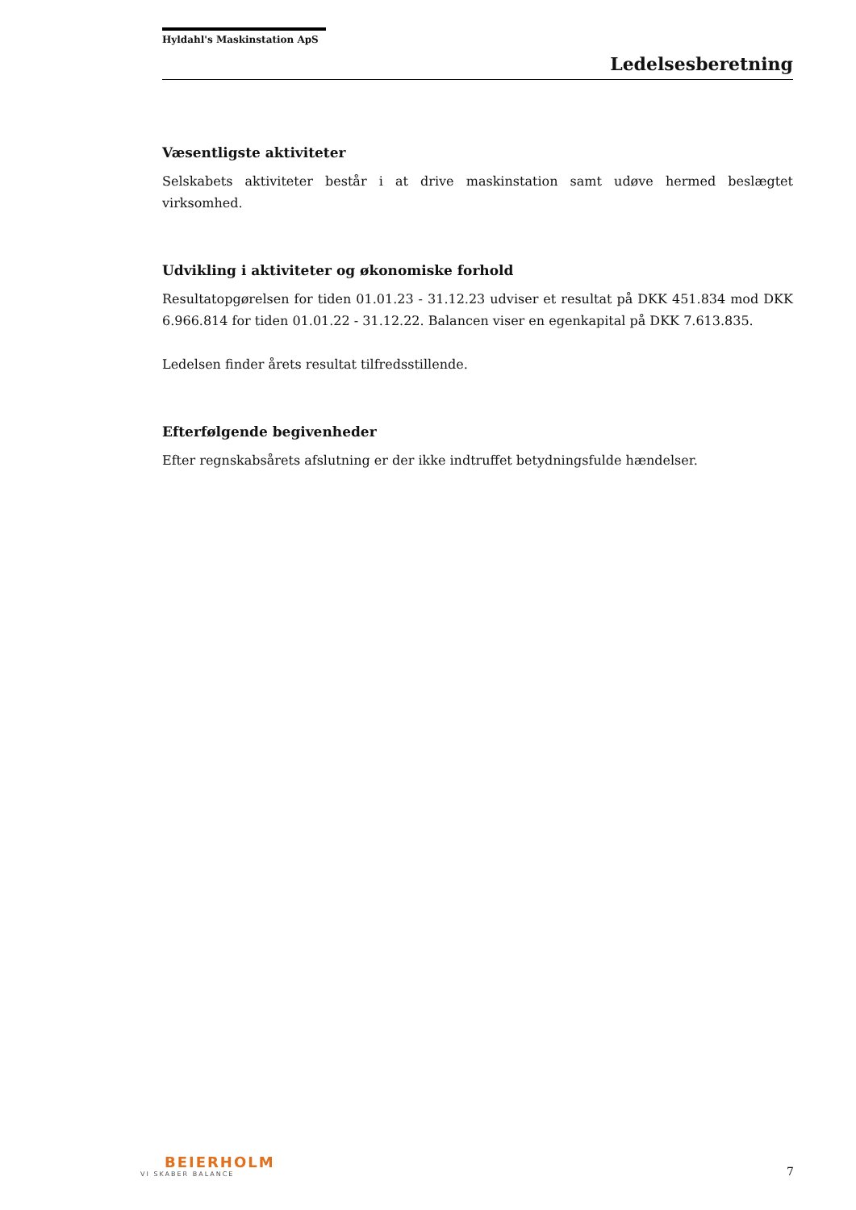Hyldahl's Maskinstation ApS
Ledelsesberetning
Væsentligste aktiviteter
Selskabets aktiviteter består i at drive maskinstation samt udøve hermed beslægtet virksomhed.
Udvikling i aktiviteter og økonomiske forhold
Resultatopgørelsen for tiden 01.01.23 - 31.12.23 udviser et resultat på DKK 451.834 mod DKK 6.966.814 for tiden 01.01.22 - 31.12.22. Balancen viser en egenkapital på DKK 7.613.835.
Ledelsen finder årets resultat tilfredsstillende.
Efterfølgende begivenheder
Efter regnskabsårets afslutning er der ikke indtruffet betydningsfulde hændelser.
BEIERHOLM
VI SKABER BALANCE
7